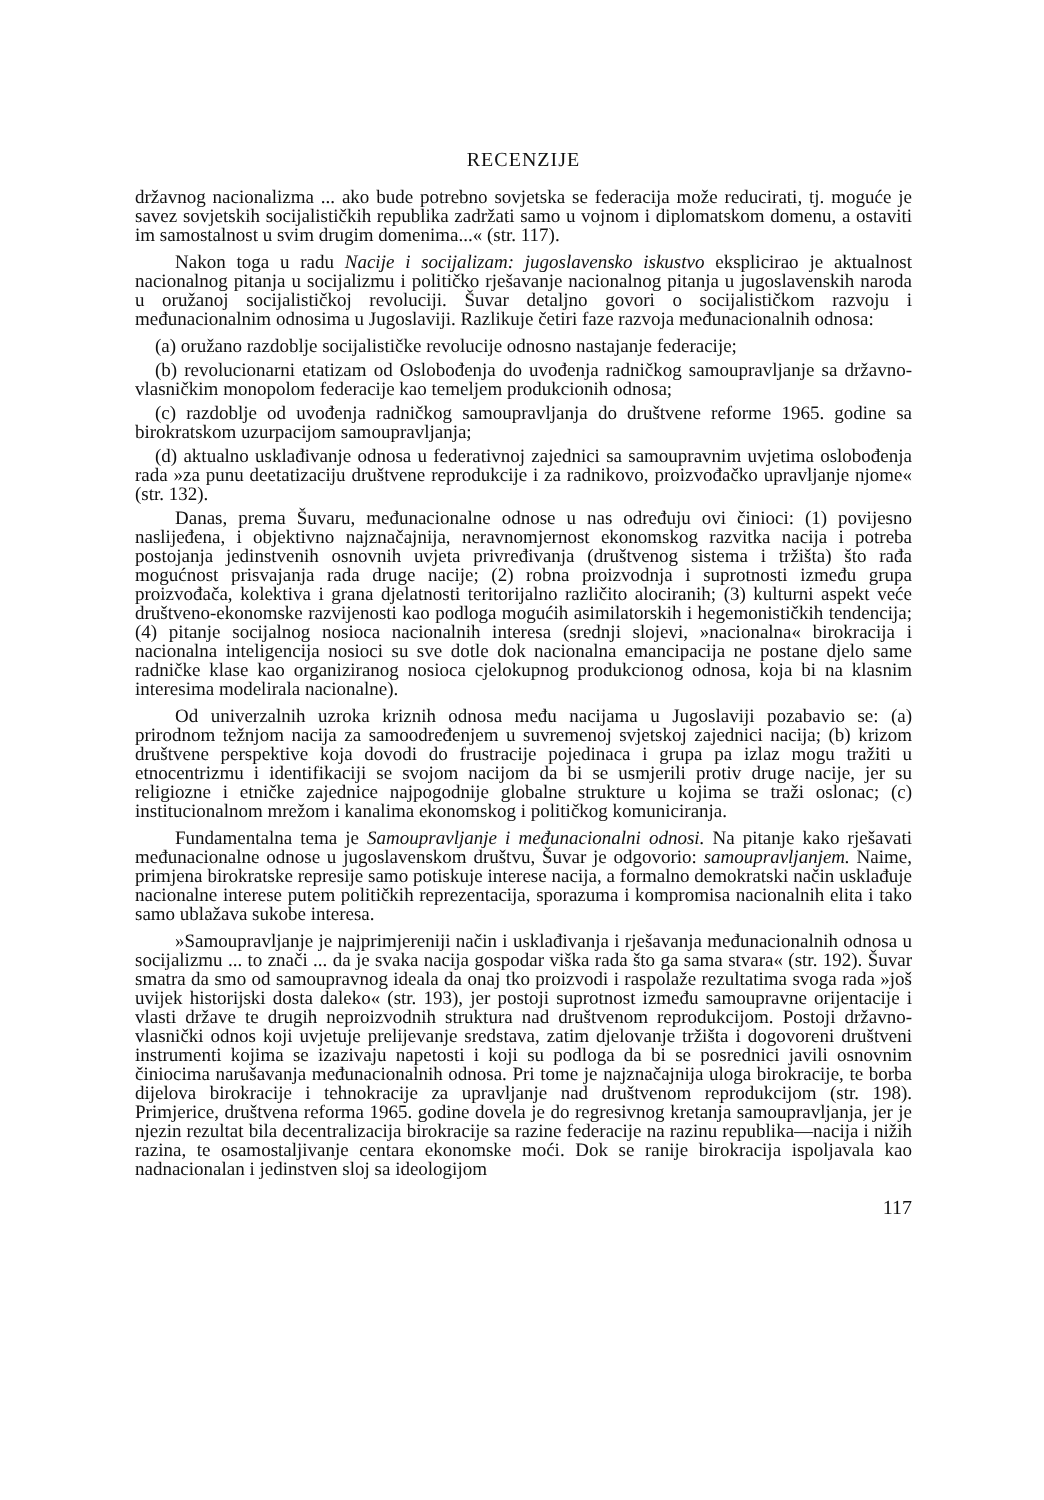RECENZIJE
državnog nacionalizma ... ako bude potrebno sovjetska se federacija može reducirati, tj. moguće je savez sovjetskih socijalističkih republika zadržati samo u vojnom i diplomatskom domenu, a ostaviti im samostalnost u svim drugim domenima...« (str. 117).
Nakon toga u radu Nacije i socijalizam: jugoslavensko iskustvo eksplicirao je aktualnost nacionalnog pitanja u socijalizmu i političko rješavanje nacionalnog pitanja u jugoslavenskih naroda u oružanoj socijalističkoj revoluciji. Šuvar detaljno govori o socijalističkom razvoju i međunacionalnim odnosima u Jugoslaviji. Razlikuje četiri faze razvoja međunacionalnih odnosa:
(a) oružano razdoblje socijalističke revolucije odnosno nastajanje federacije;
(b) revolucionarni etatizam od Oslobođenja do uvođenja radničkog samoupravljanje sa državno-vlasničkim monopolom federacije kao temeljem produkcionih odnosa;
(c) razdoblje od uvođenja radničkog samoupravljanja do društvene reforme 1965. godine sa birokratskom uzurpacijom samoupravljanja;
(d) aktualno usklađivanje odnosa u federativnoj zajednici sa samoupravnim uvjetima oslobođenja rada »za punu deetatizaciju društvene reprodukcije i za radnikovo, proizvođačko upravljanje njome« (str. 132).
Danas, prema Šuvaru, međunacionalne odnose u nas određuju ovi činioci: (1) povijesno naslijeđena, i objektivno najznačajnija, neravnomjernost ekonomskog razvitka nacija i potreba postojanja jedinstvenih osnovnih uvjeta privređivanja (društvenog sistema i tržišta) što rađa mogućnost prisvajanja rada druge nacije; (2) robna proizvodnja i suprotnosti između grupa proizvođača, kolektiva i grana djelatnosti teritorijalno različito alociranih; (3) kulturni aspekt veće društveno-ekonomske razvijenosti kao podloga mogućih asimilatorskih i hegemonističkih tendencija; (4) pitanje socijalnog nosioca nacionalnih interesa (srednji slojevi, »nacionalna« birokracija i nacionalna inteligencija nosioci su sve dotle dok nacionalna emancipacija ne postane djelo same radničke klase kao organiziranog nosioca cjelokupnog produkcionog odnosa, koja bi na klasnim interesima modelirala nacionalne).
Od univerzalnih uzroka kriznih odnosa među nacijama u Jugoslaviji pozabavio se: (a) prirodnom težnjom nacija za samoodređenjem u suvremenoj svjetskoj zajednici nacija; (b) krizom društvene perspektive koja dovodi do frustracije pojedinaca i grupa pa izlaz mogu tražiti u etnocentrizmu i identifikaciji se svojom nacijom da bi se usmjerili protiv druge nacije, jer su religiozne i etničke zajednice najpogodnije globalne strukture u kojima se traži oslonac; (c) institucionalnom mrežom i kanalima ekonomskog i političkog komuniciranja.
Fundamentalna tema je Samoupravljanje i međunacionalni odnosi. Na pitanje kako rješavati međunacionalne odnose u jugoslavenskom društvu, Šuvar je odgovorio: samoupravljanjem. Naime, primjena birokratske represije samo potiskuje interese nacija, a formalno demokratski način usklađuje nacionalne interese putem političkih reprezentacija, sporazuma i kompromisa nacionalnih elita i tako samo ublažava sukobe interesa.
»Samoupravljanje je najprimjereniji način i usklađivanja i rješavanja međunacionalnih odnosa u socijalizmu ... to znači ... da je svaka nacija gospodar viška rada što ga sama stvara« (str. 192). Šuvar smatra da smo od samoupravnog ideala da onaj tko proizvodi i raspolaže rezultatima svoga rada »još uvijek historijski dosta daleko« (str. 193), jer postoji suprotnost između samoupravne orijentacije i vlasti države te drugih neproizvodnih struktura nad društvenom reprodukcijom. Postoji državno-vlasnički odnos koji uvjetuje prelijevanje sredstava, zatim djelovanje tržišta i dogovoreni društveni instrumenti kojima se izazivaju napetosti i koji su podloga da bi se posrednici javili osnovnim činiocima narušavanja međunacionalnih odnosa. Pri tome je najznačajnija uloga birokracije, te borba dijelova birokracije i tehnokracije za upravljanje nad društvenom reprodukcijom (str. 198). Primjerice, društvena reforma 1965. godine dovela je do regresivnog kretanja samoupravljanja, jer je njezin rezultat bila decentralizacija birokracije sa razine federacije na razinu republika—nacija i nižih razina, te osamostaljivanje centara ekonomske moći. Dok se ranije birokracija ispoljavala kao nadnacionalan i jedinstven sloj sa ideologijom
117